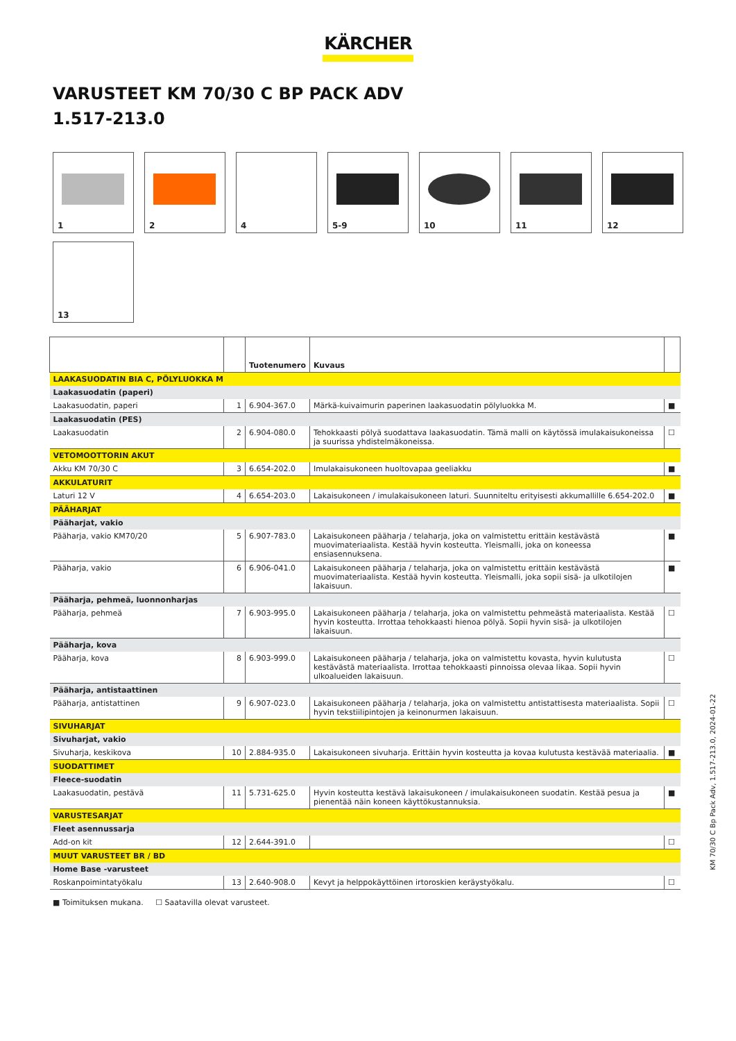KÄRCHER
VARUSTEET KM 70/30 C BP PACK ADV
1.517-213.0
1
2
4
5-9
10
11
12
13
| | | Tuotenumero | Kuvaus | |
| --- | --- | --- | --- | --- |
| LAAKASUODATIN BIA C, PÖLYLUOKKA M | | | | |
| Laakasuodatin (paperi) | | | | |
| Laakasuodatin, paperi | 1 | 6.904-367.0 | Märkä-kuivaimurin paperinen laakasuodatin pölyluokka M. | ■ |
| Laakasuodatin (PES) | | | | |
| Laakasuodatin | 2 | 6.904-080.0 | Tehokkaasti pölyä suodattava laakasuodatin. Tämä malli on käytössä imulakaisukoneissa ja suurissa yhdistelmäkoneissa. | ☐ |
| VETOMOOTTORIN AKUT | | | | |
| Akku KM 70/30 C | 3 | 6.654-202.0 | Imulakaisukoneen huoltovapaa geeliakku | ■ |
| AKKULATURIT | | | | |
| Laturi 12 V | 4 | 6.654-203.0 | Lakaisukoneen / imulakaisukoneen laturi. Suunniteltu erityisesti akkumallille 6.654-202.0 | ■ |
| PÄÄHARJAT | | | | |
| Pääharjat, vakio | | | | |
| Pääharja, vakio KM70/20 | 5 | 6.907-783.0 | Lakaisukoneen pääharja / telaharja, joka on valmistettu erittäin kestävästä muovimateriaalista. Kestää hyvin kosteutta. Yleismalli, joka on koneessa ensiasennuksena. | ■ |
| Pääharja, vakio | 6 | 6.906-041.0 | Lakaisukoneen pääharja / telaharja, joka on valmistettu erittäin kestävästä muovimateriaalista. Kestää hyvin kosteutta. Yleismalli, joka sopii sisä- ja ulkotilojen lakaisuun. | ■ |
| Pääharja, pehmeä, luonnonharjas | | | | |
| Pääharja, pehmeä | 7 | 6.903-995.0 | Lakaisukoneen pääharja / telaharja, joka on valmistettu pehmeästä materiaalista. Kestää hyvin kosteutta. Irrottaa tehokkaasti hienoa pölyä. Sopii hyvin sisä- ja ulkotilojen lakaisuun. | ☐ |
| Pääharja, kova | | | | |
| Pääharja, kova | 8 | 6.903-999.0 | Lakaisukoneen pääharja / telaharja, joka on valmistettu kovasta, hyvin kulutusta kestävästä materiaalista. Irrottaa tehokkaasti pinnoissa olevaa likaa. Sopii hyvin ulkoalueiden lakaisuun. | ☐ |
| Pääharja, antistaattinen | | | | |
| Pääharja, antistattinen | 9 | 6.907-023.0 | Lakaisukoneen pääharja / telaharja, joka on valmistettu antistattisesta materiaalista. Sopii hyvin tekstiilipintojen ja keinonurmen lakaisuun. | ☐ |
| SIVUHARJAT | | | | |
| Sivuharjat, vakio | | | | |
| Sivuharja, keskikova | 10 | 2.884-935.0 | Lakaisukoneen sivuharja. Erittäin hyvin kosteutta ja kovaa kulutusta kestävää materiaalia. | ■ |
| SUODATTIMET | | | | |
| Fleece-suodatin | | | | |
| Laakasuodatin, pestävä | 11 | 5.731-625.0 | Hyvin kosteutta kestävä lakaisukoneen / imulakaisukoneen suodatin. Kestää pesua ja pienentää näin koneen käyttökustannuksia. | ■ |
| VARUSTESARJAT | | | | |
| Fleet asennussarja | | | | |
| Add-on kit | 12 | 2.644-391.0 | | ☐ |
| MUUT VARUSTEET BR / BD | | | | |
| Home Base -varusteet | | | | |
| Roskanpoimintatyökalu | 13 | 2.640-908.0 | Kevyt ja helppokäyttöinen irtoroskien keräystyökalu. | ☐ |
■ Toimituksen mukana. ☐ Saatavilla olevat varusteet.
KM 70/30 C Bp Pack Adv, 1.517-213.0, 2024-01-22